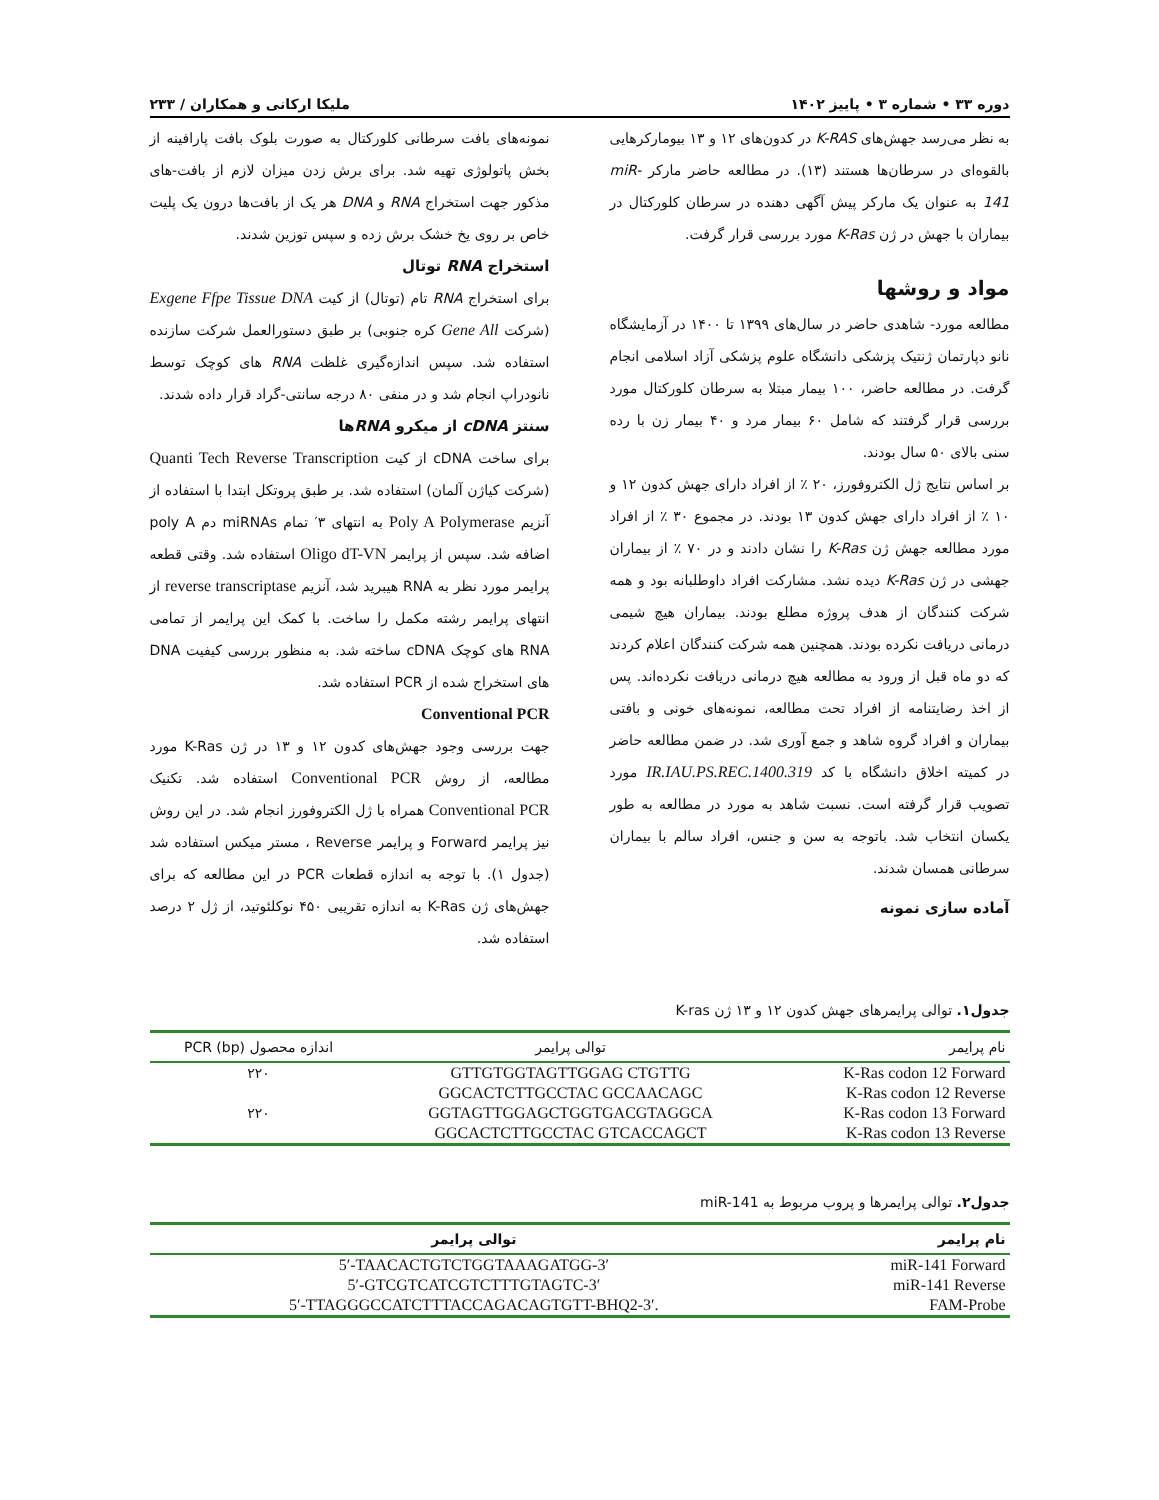دوره ۳۳ • شماره ۳ • پاییز ۱۴۰۲ ملیکا ارکانی و همکاران / ۲۳۳
به نظر می‌رسد جهش‌های K-RAS در کدون‌های ۱۲ و ۱۳ بیومارکرهایی بالقوه‌ای در سرطان‌ها هستند (۱۳). در مطالعه حاضر مارکر miR-141 به عنوان یک مارکر پیش آگهی دهنده در سرطان کلورکتال در بیماران با جهش در ژن K-Ras مورد بررسی قرار گرفت.
مواد و روشها
مطالعه مورد- شاهدی حاضر در سال‌های ۱۳۹۹ تا ۱۴۰۰ در آزمایشگاه نانو دپارتمان ژنتیک پزشکی دانشگاه علوم پزشکی آزاد اسلامی انجام گرفت. در مطالعه حاضر، ۱۰۰ بیمار مبتلا به سرطان کلورکتال مورد بررسی قرار گرفتند که شامل ۶۰ بیمار مرد و ۴۰ بیمار زن با رده سنی بالای ۵۰ سال بودند.
بر اساس نتایج ژل الکتروفورز، ۲۰ ٪ از افراد دارای جهش کدون ۱۲ و ۱۰ ٪ از افراد دارای جهش کدون ۱۳ بودند. در مجموع ۳۰ ٪ از افراد مورد مطالعه جهش ژن K-Ras را نشان دادند و در ۷۰ ٪ از بیماران جهشی در ژن K-Ras دیده نشد. مشارکت افراد داوطلبانه بود و همه شرکت کنندگان از هدف پروژه مطلع بودند. بیماران هیچ شیمی درمانی دریافت نکرده بودند. همچنین همه شرکت کنندگان اعلام کردند که دو ماه قبل از ورود به مطالعه هیچ درمانی دریافت نکرده‌اند. پس از اخذ رضایتنامه از افراد تحت مطالعه، نمونه‌های خونی و بافتی بیماران و افراد گروه شاهد و جمع آوری شد. در ضمن مطالعه حاضر در کمیته اخلاق دانشگاه با کد IR.IAU.PS.REC.1400.319 مورد تصویب قرار گرفته است. نسبت شاهد به مورد در مطالعه به طور یکسان انتخاب شد. باتوجه به سن و جنس، افراد سالم با بیماران سرطانی همسان شدند.
آماده سازی نمونه
نمونه‌های بافت سرطانی کلورکتال به صورت بلوک بافت پارافینه از بخش پاتولوژی تهیه شد. برای برش زدن میزان لازم از بافت-های مذکور جهت استخراج RNA و DNA هر یک از بافت‌ها درون یک پلیت خاص بر روی یخ خشک برش زده و سپس توزین شدند.
استخراج RNA توتال
برای استخراج RNA تام (توتال) از کیت Exgene Ffpe Tissue DNA (شرکت Gene All کره جنوبی) بر طبق دستورالعمل شرکت سازنده استفاده شد. سپس اندازه‌گیری غلظت RNA های کوچک توسط نانودراپ انجام شد و در منفی ۸۰ درجه سانتی-گراد قرار داده شدند.
سنتز cDNA از میکرو RNAها
برای ساخت cDNA از کیت Quanti Tech Reverse Transcription (شرکت کیاژن آلمان) استفاده شد. بر طبق پروتکل ابتدا با استفاده از آنزیم Poly A Polymerase به انتهای ۳′ تمام miRNAs دم poly A اضافه شد. سپس از پرایمر Oligo dT-VN استفاده شد. وقتی قطعه پرایمر مورد نظر به RNA هیبرید شد، آنزیم reverse transcriptase از انتهای پرایمر رشته مکمل را ساخت. با کمک این پرایمر از تمامی RNA های کوچک cDNA ساخته شد. به منظور بررسی کیفیت DNA های استخراج شده از PCR استفاده شد.
Conventional PCR
جهت بررسی وجود جهش‌های کدون ۱۲ و ۱۳ در ژن K-Ras مورد مطالعه، از روش Conventional PCR استفاده شد. تکنیک Conventional PCR همراه با ژل الکتروفورز انجام شد. در این روش نیز پرایمر Forward و پرایمر Reverse ، مستر میکس استفاده شد (جدول ۱). با توجه به اندازه قطعات PCR در این مطالعه که برای جهش‌های ژن K-Ras به اندازه تقریبی ۴۵۰ نوکلئوتید، از ژل ۲ درصد استفاده شد.
جدول۱. توالی پرایمرهای جهش کدون ۱۲ و ۱۳ ژن K-ras
| نام پرایمر | توالی پرایمر | اندازه محصول PCR (bp) |
| --- | --- | --- |
| K-Ras codon 12 Forward | GTTGTGGTAGTTGGAG CTGTTG | ۲۲۰ |
| K-Ras codon 12 Reverse | GGCACTCTTGCCTAC GCCAACAGC | |
| K-Ras codon 13 Forward | GGTAGTTGGAGCTGGTGACGTAGGCA | ۲۲۰ |
| K-Ras codon 13 Reverse | GGCACTCTTGCCTAC GTCACCAGCT | |
جدول۲. توالی پرایمرها و پروب مربوط به miR-141
| نام پرایمر | توالی پرایمر |
| --- | --- |
| miR-141 Forward | 5′-TAACACTGTCTGGTAAAGATGG-3′ |
| miR-141 Reverse | 5′-GTCGTCATCGTCTTTGTAGTC-3′ |
| FAM-Probe | 5′-TTAGGGCCATCTTTACCAGACAGTGTT-BHQ2-3′. |